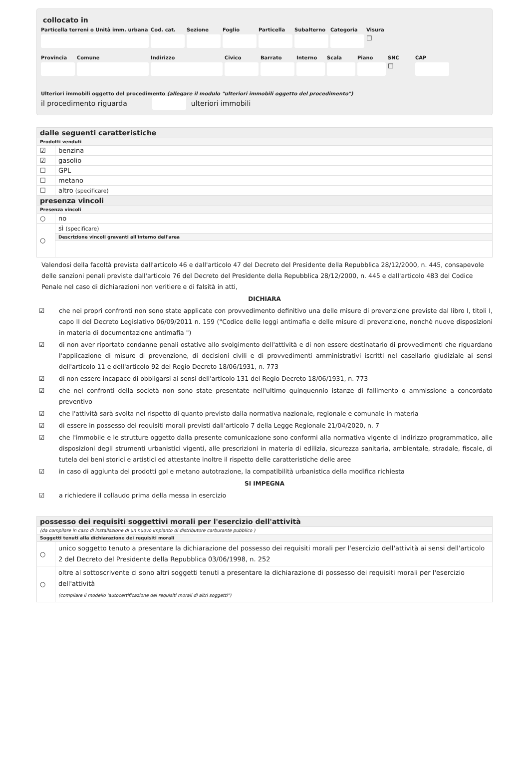collocato in
Particella terreni o Unità imm. urbana Cod. cat. Sezione Foglio Particella Subalterno Categoria Visura
☐
Provincia Comune Indirizzo Civico Barrato Interno Scala Piano SNC CAP
☐
Ulteriori immobili oggetto del procedimento (allegare il modulo "ulteriori immobili oggetto del procedimento")
il procedimento riguarda ulteriori immobili
| dalle seguenti caratteristiche | |
| Prodotti venduti | |
| ☑ | benzina |
| ☑ | gasolio |
| ☐ | GPL |
| ☐ | metano |
| ☐ | altro (specificare) |
| presenza vincoli | |
| Presenza vincoli | |
| ○ | no |
| ○ | sì (specificare) |
| | Descrizione vincoli gravanti all'interno dell'area |
Valendosi della facoltà prevista dall'articolo 46 e dall'articolo 47 del Decreto del Presidente della Repubblica 28/12/2000, n. 445, consapevole delle sanzioni penali previste dall'articolo 76 del Decreto del Presidente della Repubblica 28/12/2000, n. 445 e dall'articolo 483 del Codice Penale nel caso di dichiarazioni non veritiere e di falsità in atti,
DICHIARA
☑ che nei propri confronti non sono state applicate con provvedimento definitivo una delle misure di prevenzione previste dal libro I, titoli I, capo II del Decreto Legislativo 06/09/2011 n. 159 ("Codice delle leggi antimafia e delle misure di prevenzione, nonchè nuove disposizioni in materia di documentazione antimafia ")
☑ di non aver riportato condanne penali ostative allo svolgimento dell'attività e di non essere destinatario di provvedimenti che riguardano l'applicazione di misure di prevenzione, di decisioni civili e di provvedimenti amministrativi iscritti nel casellario giudiziale ai sensi dell'articolo 11 e dell'articolo 92 del Regio Decreto 18/06/1931, n. 773
☑ di non essere incapace di obbligarsi ai sensi dell'articolo 131 del Regio Decreto 18/06/1931, n. 773
☑ che nei confronti della società non sono state presentate nell'ultimo quinquennio istanze di fallimento o ammissione a concordato preventivo
☑ che l'attività sarà svolta nel rispetto di quanto previsto dalla normativa nazionale, regionale e comunale in materia
☑ di essere in possesso dei requisiti morali previsti dall'articolo 7 della Legge Regionale 21/04/2020, n. 7
☑ che l'immobile e le strutture oggetto dalla presente comunicazione sono conformi alla normativa vigente di indirizzo programmatico, alle disposizioni degli strumenti urbanistici vigenti, alle prescrizioni in materia di edilizia, sicurezza sanitaria, ambientale, stradale, fiscale, di tutela dei beni storici e artistici ed attestante inoltre il rispetto delle caratteristiche delle aree
☑ in caso di aggiunta dei prodotti gpl e metano autotrazione, la compatibilità urbanistica della modifica richiesta
SI IMPEGNA
☑ a richiedere il collaudo prima della messa in esercizio
| possesso dei requisiti soggettivi morali per l'esercizio dell'attività | |
| (da compilare in caso di installazione di un nuovo impianto di distributore carburante pubblico ) | |
| Soggetti tenuti alla dichiarazione dei requisiti morali | |
| ○ | unico soggetto tenuto a presentare la dichiarazione del possesso dei requisiti morali per l'esercizio dell'attività ai sensi dell'articolo 2 del Decreto del Presidente della Repubblica 03/06/1998, n. 252 |
| ○ | oltre al sottoscrivente ci sono altri soggetti tenuti a presentare la dichiarazione di possesso dei requisiti morali per l'esercizio dell'attività (compilare il modello 'autocertificazione dei requisiti morali di altri soggetti") |